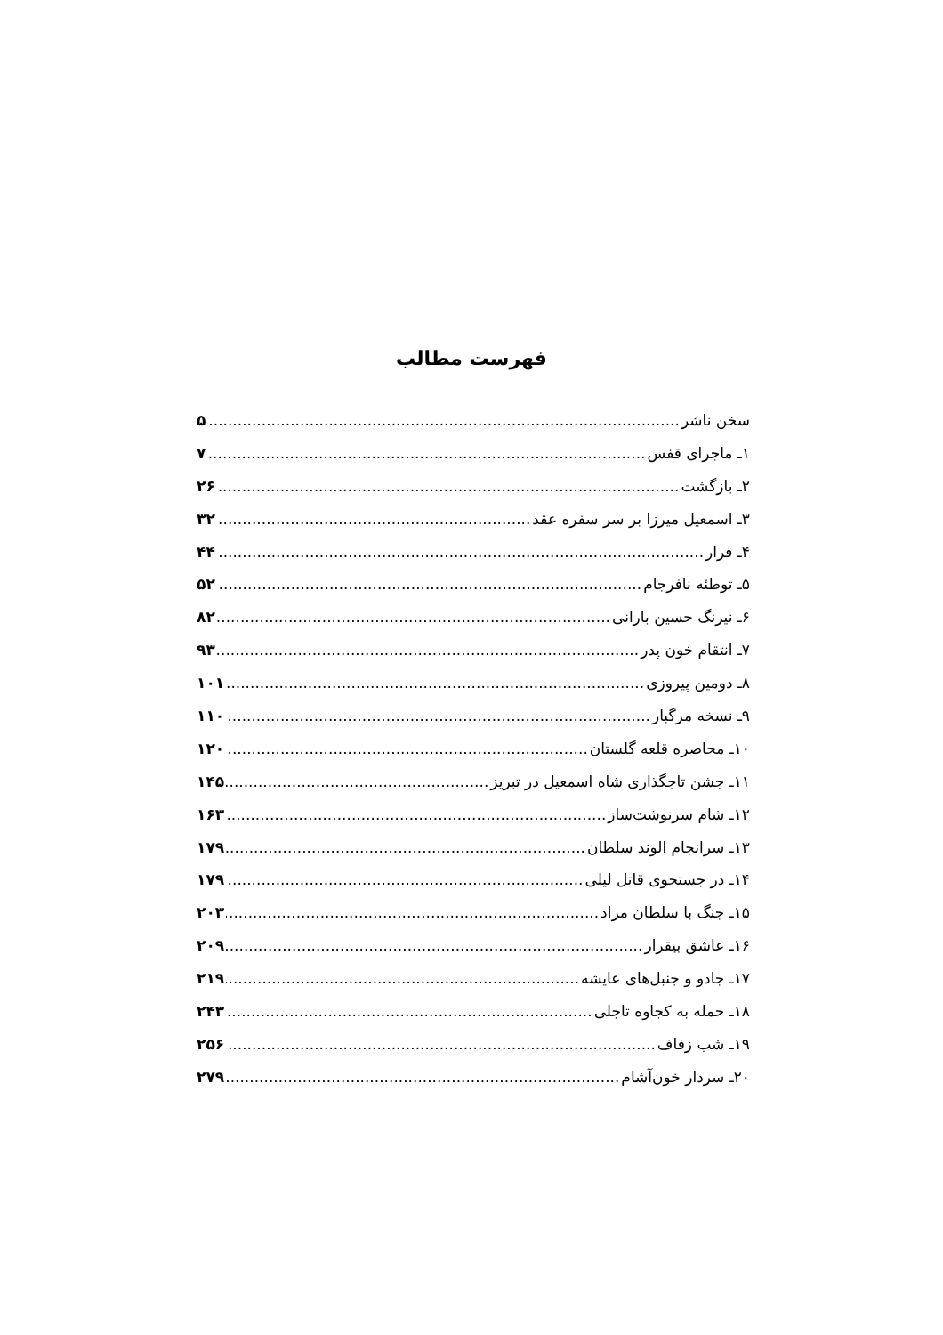فهرست مطالب
سخن ناشر ۵
۱ـ ماجرای قفس ۷
۲ـ بازگشت ۲۶
۳ـ اسمعیل میرزا بر سر سفره عقد ۳۲
۴ـ فرار ۴۴
۵ـ توطئه نافرجام ۵۲
۶ـ نیرنگ حسین بارانی ۸۲
۷ـ انتقام خون پدر ۹۳
۸ـ دومین پیروزی ۱۰۱
۹ـ نسخه مرگبار ۱۱۰
۱۰ـ محاصره قلعه گلستان ۱۲۰
۱۱ـ جشن تاجگذاری شاه اسمعیل در تبریز ۱۴۵
۱۲ـ شام سرنوشت‌ساز ۱۶۳
۱۳ـ سرانجام الوند سلطان ۱۷۹
۱۴ـ در جستجوی قاتل لیلی ۱۷۹
۱۵ـ جنگ با سلطان مراد ۲۰۳
۱۶ـ عاشق بیقرار ۲۰۹
۱۷ـ جادو و جنبل‌های عایشه ۲۱۹
۱۸ـ حمله به کجاوه تاجلی ۲۴۳
۱۹ـ شب زفاف ۲۵۶
۲۰ـ سردار خون‌آشام ۲۷۹